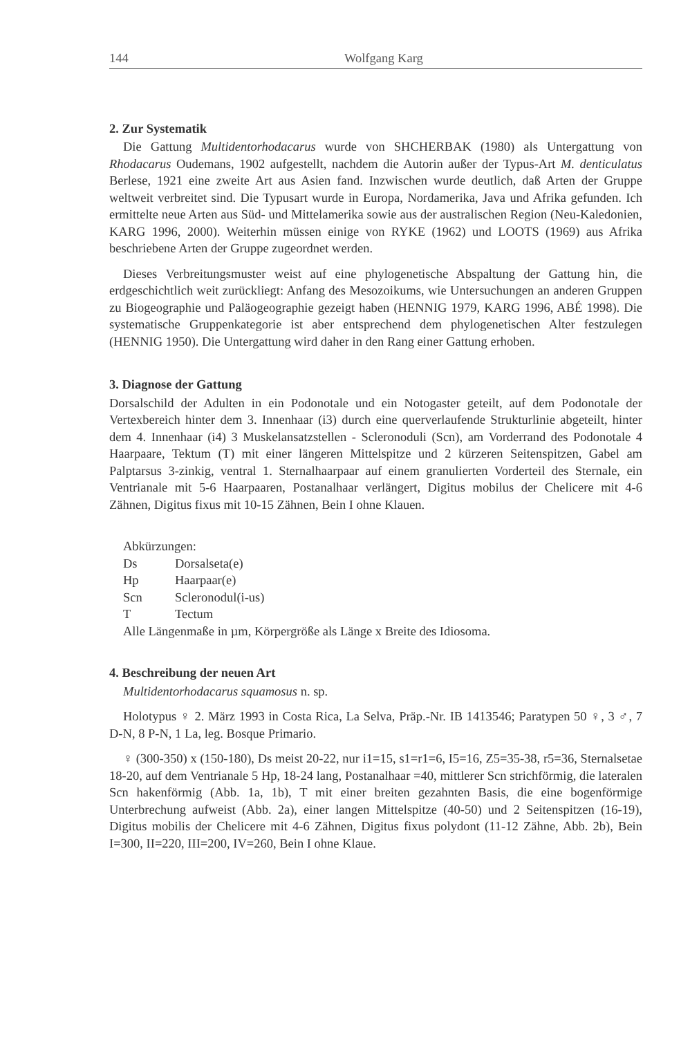144 Wolfgang Karg
2. Zur Systematik
Die Gattung Multidentorhodacarus wurde von SHCHERBAK (1980) als Untergattung von Rhodacarus Oudemans, 1902 aufgestellt, nachdem die Autorin außer der Typus-Art M. denticulatus Berlese, 1921 eine zweite Art aus Asien fand. Inzwischen wurde deutlich, daß Arten der Gruppe weltweit verbreitet sind. Die Typusart wurde in Europa, Nordamerika, Java und Afrika gefunden. Ich ermittelte neue Arten aus Süd- und Mittelamerika sowie aus der australischen Region (Neu-Kaledonien, KARG 1996, 2000). Weiterhin müssen einige von RYKE (1962) und LOOTS (1969) aus Afrika beschriebene Arten der Gruppe zugeordnet werden.
Dieses Verbreitungsmuster weist auf eine phylogenetische Abspaltung der Gattung hin, die erdgeschichtlich weit zurückliegt: Anfang des Mesozoikums, wie Untersuchungen an anderen Gruppen zu Biogeographie und Paläogeographie gezeigt haben (HENNIG 1979, KARG 1996, ABÉ 1998). Die systematische Gruppenkategorie ist aber entsprechend dem phylogenetischen Alter festzulegen (HENNIG 1950). Die Untergattung wird daher in den Rang einer Gattung erhoben.
3. Diagnose der Gattung
Dorsalschild der Adulten in ein Podonotale und ein Notogaster geteilt, auf dem Podonotale der Vertexbereich hinter dem 3. Innenhaar (i3) durch eine querverlaufende Strukturlinie abgeteilt, hinter dem 4. Innenhaar (i4) 3 Muskelansatzstellen - Scleronoduli (Scn), am Vorderrand des Podonotale 4 Haarpaare, Tektum (T) mit einer längeren Mittelspitze und 2 kürzeren Seitenspitzen, Gabel am Palptarsus 3-zinkig, ventral 1. Sternalhaarpaar auf einem granulierten Vorderteil des Sternale, ein Ventrianale mit 5-6 Haarpaaren, Postanalhaar verlängert, Digitus mobilus der Chelicere mit 4-6 Zähnen, Digitus fixus mit 10-15 Zähnen, Bein I ohne Klauen.
Abkürzungen:
Ds Dorsalseta(e)
Hp Haarpaar(e)
Scn Scleronodul(i-us)
T Tectum
Alle Längenmaße in µm, Körpergröße als Länge x Breite des Idiosoma.
4. Beschreibung der neuen Art
Multidentorhodacarus squamosus n. sp.
Holotypus ♀ 2. März 1993 in Costa Rica, La Selva, Präp.-Nr. IB 1413546; Paratypen 50 ♀, 3 ♂, 7 D-N, 8 P-N, 1 La, leg. Bosque Primario.
♀ (300-350) x (150-180), Ds meist 20-22, nur i1=15, s1=r1=6, I5=16, Z5=35-38, r5=36, Sternalsetae 18-20, auf dem Ventrianale 5 Hp, 18-24 lang, Postanalhaar =40, mittlerer Scn strichförmig, die lateralen Scn hakenförmig (Abb. 1a, 1b), T mit einer breiten gezahnten Basis, die eine bogenförmige Unterbrechung aufweist (Abb. 2a), einer langen Mittelspitze (40-50) und 2 Seitenspitzen (16-19), Digitus mobilis der Chelicere mit 4-6 Zähnen, Digitus fixus polydont (11-12 Zähne, Abb. 2b), Bein I=300, II=220, III=200, IV=260, Bein I ohne Klaue.